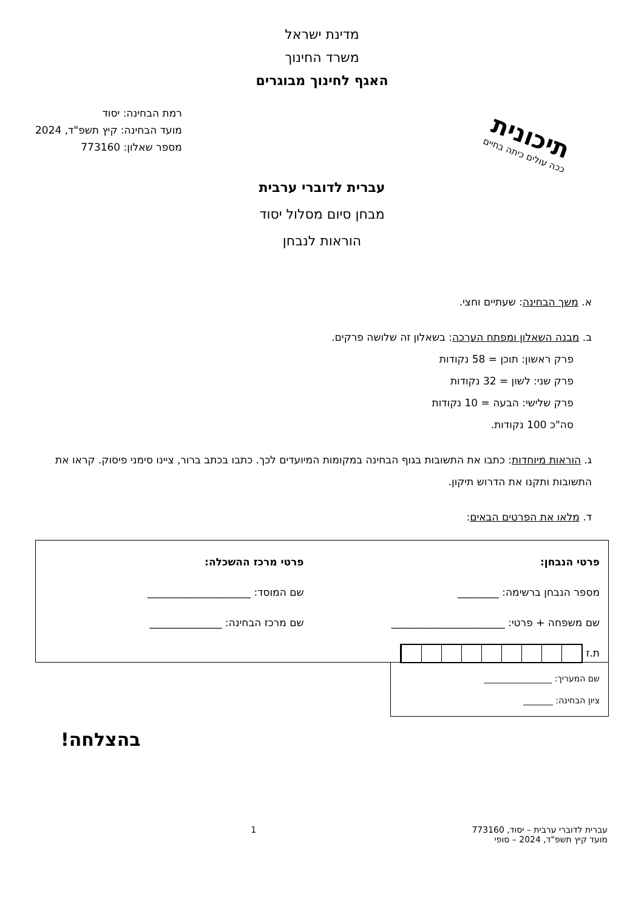מדינת ישראל
משרד החינוך
האגף לחינוך מבוגרים
תיכונית
ככה עולים כיתה בחיים
רמת הבחינה: יסוד
מועד הבחינה: קיץ תשפ"ד, 2024
מספר שאלון: 773160
עברית לדוברי ערבית
מבחן סיום מסלול יסוד
הוראות לנבחן
א. משך הבחינה: שעתיים וחצי.
ב. מבנה השאלון ומפתח הערכה: בשאלון זה שלושה פרקים.
פרק ראשון: תוכן = 58 נקודות
פרק שני: לשון = 32 נקודות
פרק שלישי: הבעה = 10 נקודות
סה"כ 100 נקודות.
ג. הוראות מיוחדות: כתבו את התשובות בגוף הבחינה במקומות המיועדים לכך. כתבו בכתב ברור, ציינו סימני פיסוק. קראו את התשובות ותקנו את הדרוש תיקון.
ד. מלאו את הפרטים הבאים:
פרטי הנבחן:
מספר הנבחן ברשימה: ________
שם משפחה + פרטי: ______________________
ת.ז
פרטי מרכז ההשכלה:
שם המוסד: ____________________
שם מרכז הבחינה: ______________
שם המעריך: ________________
ציון הבחינה: _______
בהצלחה!
עברית לדוברי ערבית – יסוד, 773160
מועד קיץ תשפ"ד, 2024 – סופי
1